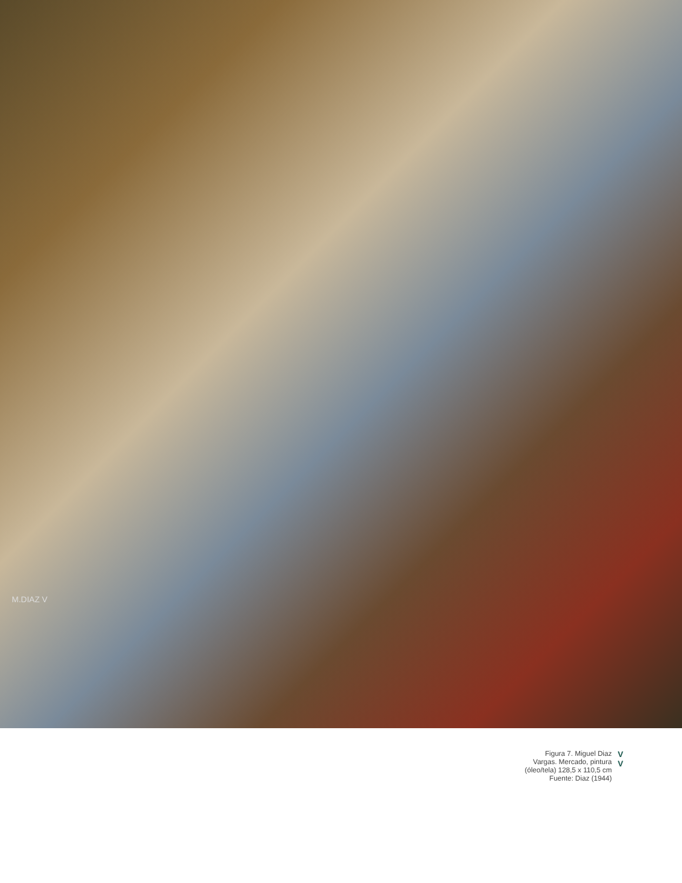M.DIAZ V
Figura 7. Miguel Diaz
Vargas. Mercado, pintura
(óleo/tela) 128,5 x 110,5 cm
Fuente: Diaz (1944)
V
V